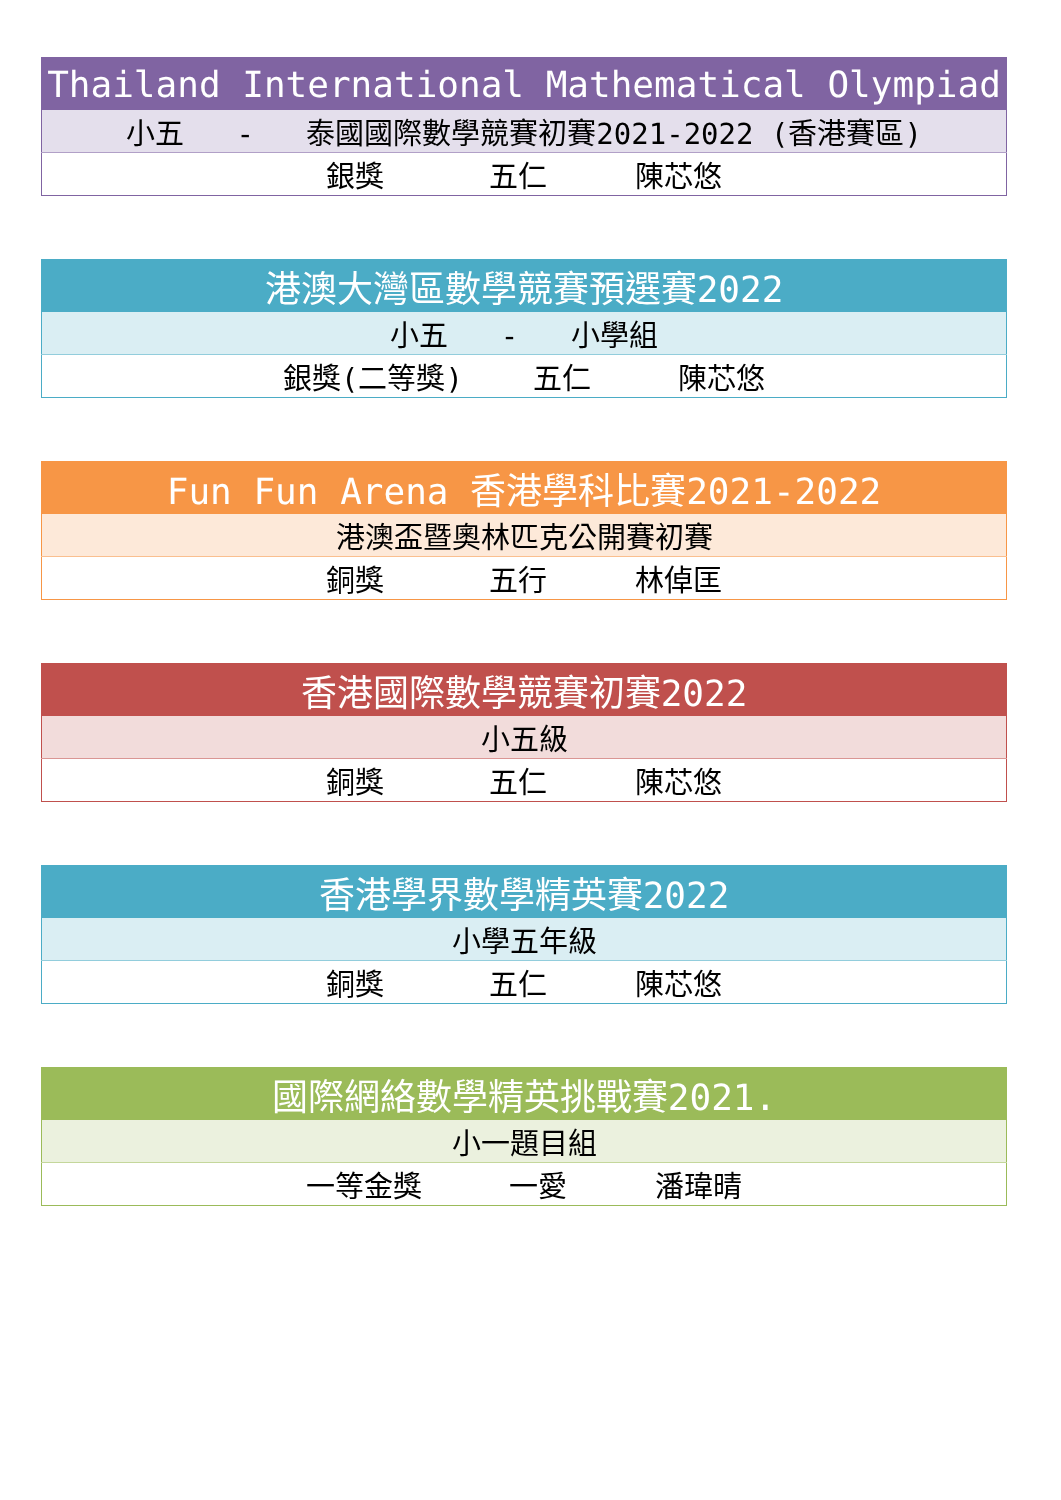| Thailand International Mathematical Olympiad |
| 小五 - 泰國國際數學競賽初賽2021-2022 (香港賽區) |
| 銀獎 五仁 陳芯悠 |
| 港澳大灣區數學競賽預選賽2022 |
| 小五 - 小學組 |
| 銀獎(二等獎) 五仁 陳芯悠 |
| Fun Fun Arena 香港學科比賽2021-2022 |
| 港澳盃暨奧林匹克公開賽初賽 |
| 銅獎 五行 林倬匡 |
| 香港國際數學競賽初賽2022 |
| 小五級 |
| 銅獎 五仁 陳芯悠 |
| 香港學界數學精英賽2022 |
| 小學五年級 |
| 銅獎 五仁 陳芯悠 |
| 國際網絡數學精英挑戰賽2021. |
| 小一題目組 |
| 一等金獎 一愛 潘瑋晴 |